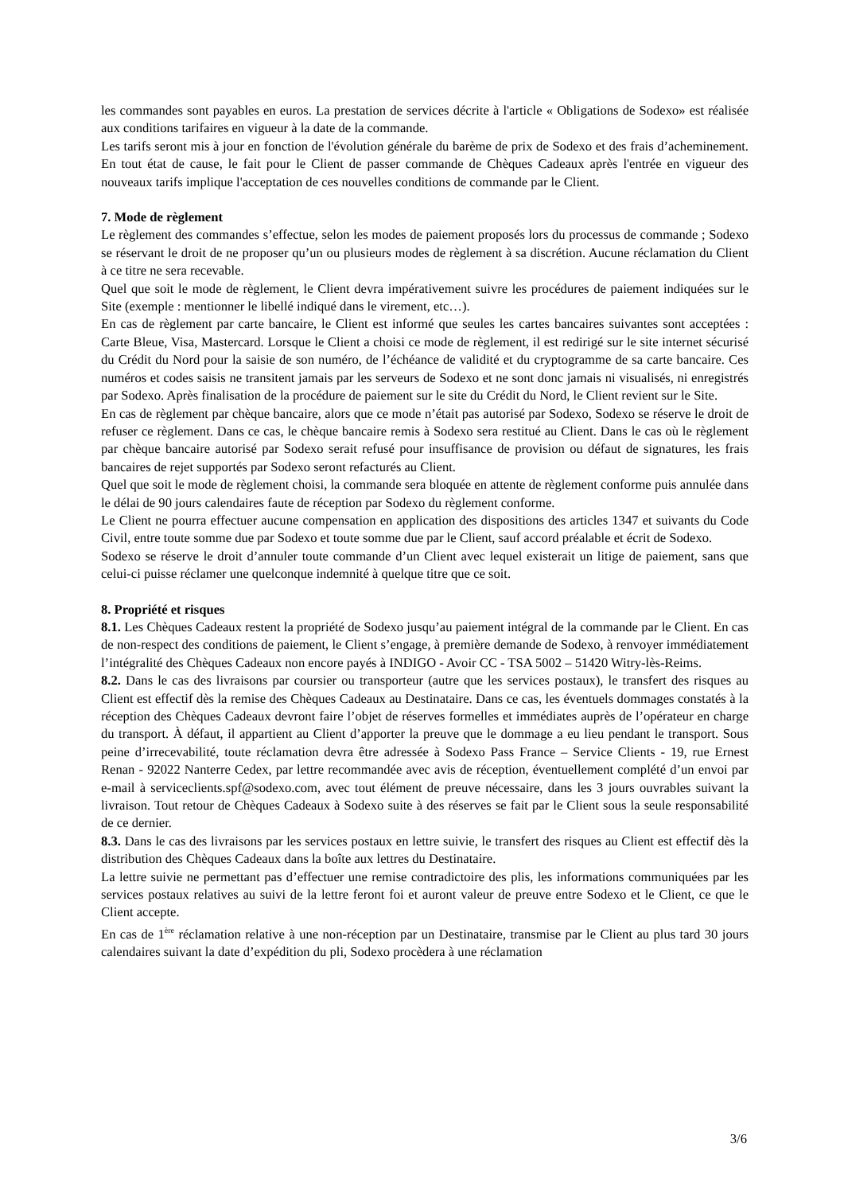les commandes sont payables en euros. La prestation de services décrite à l'article « Obligations de Sodexo» est réalisée aux conditions tarifaires en vigueur à la date de la commande.
Les tarifs seront mis à jour en fonction de l'évolution générale du barème de prix de Sodexo et des frais d’acheminement. En tout état de cause, le fait pour le Client de passer commande de Chèques Cadeaux après l'entrée en vigueur des nouveaux tarifs implique l'acceptation de ces nouvelles conditions de commande par le Client.
7. Mode de règlement
Le règlement des commandes s’effectue, selon les modes de paiement proposés lors du processus de commande ; Sodexo se réservant le droit de ne proposer qu’un ou plusieurs modes de règlement à sa discrétion. Aucune réclamation du Client à ce titre ne sera recevable.
Quel que soit le mode de règlement, le Client devra impérativement suivre les procédures de paiement indiquées sur le Site (exemple : mentionner le libellé indiqué dans le virement, etc…).
En cas de règlement par carte bancaire, le Client est informé que seules les cartes bancaires suivantes sont acceptées : Carte Bleue, Visa, Mastercard. Lorsque le Client a choisi ce mode de règlement, il est redirigé sur le site internet sécurisé du Crédit du Nord pour la saisie de son numéro, de l’échéance de validité et du cryptogramme de sa carte bancaire. Ces numéros et codes saisis ne transitent jamais par les serveurs de Sodexo et ne sont donc jamais ni visualisés, ni enregistrés par Sodexo. Après finalisation de la procédure de paiement sur le site du Crédit du Nord, le Client revient sur le Site.
En cas de règlement par chèque bancaire, alors que ce mode n’était pas autorisé par Sodexo, Sodexo se réserve le droit de refuser ce règlement. Dans ce cas, le chèque bancaire remis à Sodexo sera restitué au Client. Dans le cas où le règlement par chèque bancaire autorisé par Sodexo serait refusé pour insuffisance de provision ou défaut de signatures, les frais bancaires de rejet supportés par Sodexo seront refacturés au Client.
Quel que soit le mode de règlement choisi, la commande sera bloquée en attente de règlement conforme puis annulée dans le délai de 90 jours calendaires faute de réception par Sodexo du règlement conforme.
Le Client ne pourra effectuer aucune compensation en application des dispositions des articles 1347 et suivants du Code Civil, entre toute somme due par Sodexo et toute somme due par le Client, sauf accord préalable et écrit de Sodexo.
Sodexo se réserve le droit d’annuler toute commande d’un Client avec lequel existerait un litige de paiement, sans que celui-ci puisse réclamer une quelconque indemnité à quelque titre que ce soit.
8. Propriété et risques
8.1. Les Chèques Cadeaux restent la propriété de Sodexo jusqu’au paiement intégral de la commande par le Client. En cas de non-respect des conditions de paiement, le Client s’engage, à première demande de Sodexo, à renvoyer immédiatement l’intégralité des Chèques Cadeaux non encore payés à INDIGO - Avoir CC - TSA 5002 – 51420 Witry-lès-Reims.
8.2. Dans le cas des livraisons par coursier ou transporteur (autre que les services postaux), le transfert des risques au Client est effectif dès la remise des Chèques Cadeaux au Destinataire. Dans ce cas, les éventuels dommages constatés à la réception des Chèques Cadeaux devront faire l’objet de réserves formelles et immédiates auprès de l’opérateur en charge du transport. À défaut, il appartient au Client d’apporter la preuve que le dommage a eu lieu pendant le transport. Sous peine d’irrecevabilité, toute réclamation devra être adressée à Sodexo Pass France – Service Clients - 19, rue Ernest Renan - 92022 Nanterre Cedex, par lettre recommandée avec avis de réception, éventuellement complété d’un envoi par e-mail à serviceclients.spf@sodexo.com, avec tout élément de preuve nécessaire, dans les 3 jours ouvrables suivant la livraison. Tout retour de Chèques Cadeaux à Sodexo suite à des réserves se fait par le Client sous la seule responsabilité de ce dernier.
8.3. Dans le cas des livraisons par les services postaux en lettre suivie, le transfert des risques au Client est effectif dès la distribution des Chèques Cadeaux dans la boîte aux lettres du Destinataire.
La lettre suivie ne permettant pas d’effectuer une remise contradictoire des plis, les informations communiquées par les services postaux relatives au suivi de la lettre feront foi et auront valeur de preuve entre Sodexo et le Client, ce que le Client accepte.
En cas de 1<sup>ère</sup> réclamation relative à une non-réception par un Destinataire, transmise par le Client au plus tard 30 jours calendaires suivant la date d’expédition du pli, Sodexo procèdera à une réclamation
3/6